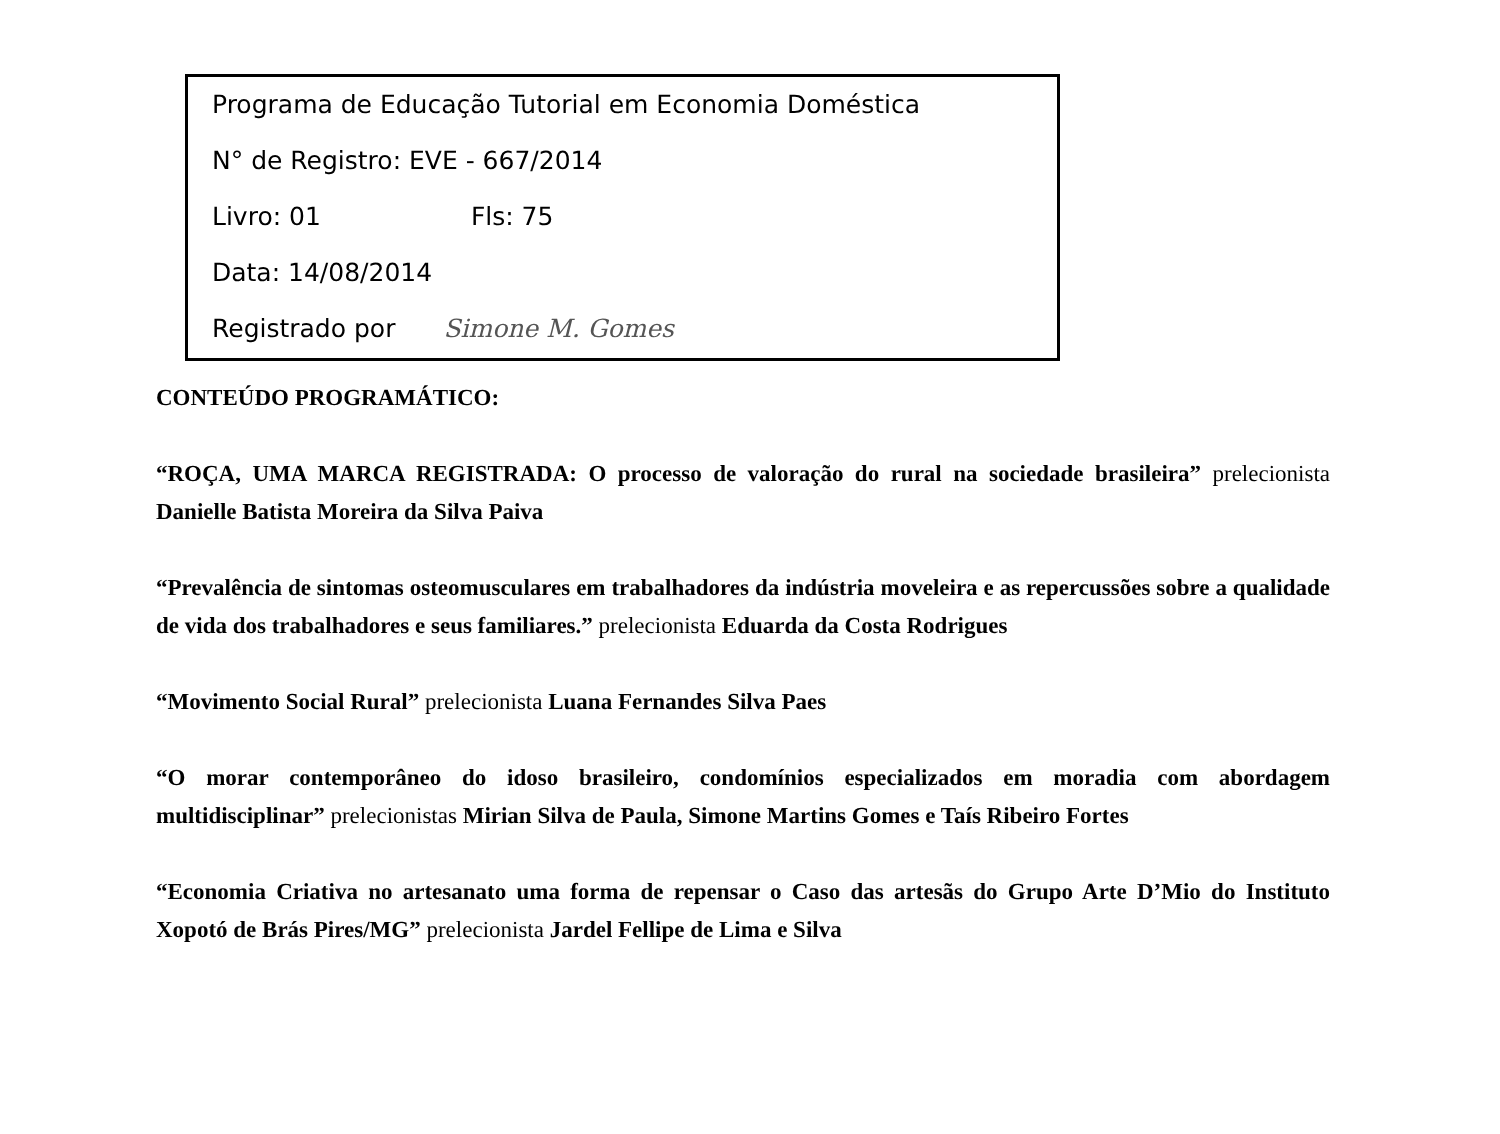Programa de Educação Tutorial em Economia Doméstica
N° de Registro: EVE - 667/2014
Livro: 01 Fls: 75
Data: 14/08/2014
Registrado por Simone M. Gomes
CONTEÚDO PROGRAMÁTICO:
“ROÇA, UMA MARCA REGISTRADA: O processo de valoração do rural na sociedade brasileira” prelecionista Danielle Batista Moreira da Silva Paiva
“Prevalência de sintomas osteomusculares em trabalhadores da indústria moveleira e as repercussões sobre a qualidade de vida dos trabalhadores e seus familiares.” prelecionista Eduarda da Costa Rodrigues
“Movimento Social Rural” prelecionista Luana Fernandes Silva Paes
“O morar contemporâneo do idoso brasileiro, condomínios especializados em moradia com abordagem multidisciplinar” prelecionistas Mirian Silva de Paula, Simone Martins Gomes e Taís Ribeiro Fortes
“Economia Criativa no artesanato uma forma de repensar o Caso das artesãs do Grupo Arte D’Mio do Instituto Xopotó de Brás Pires/MG” prelecionista Jardel Fellipe de Lima e Silva